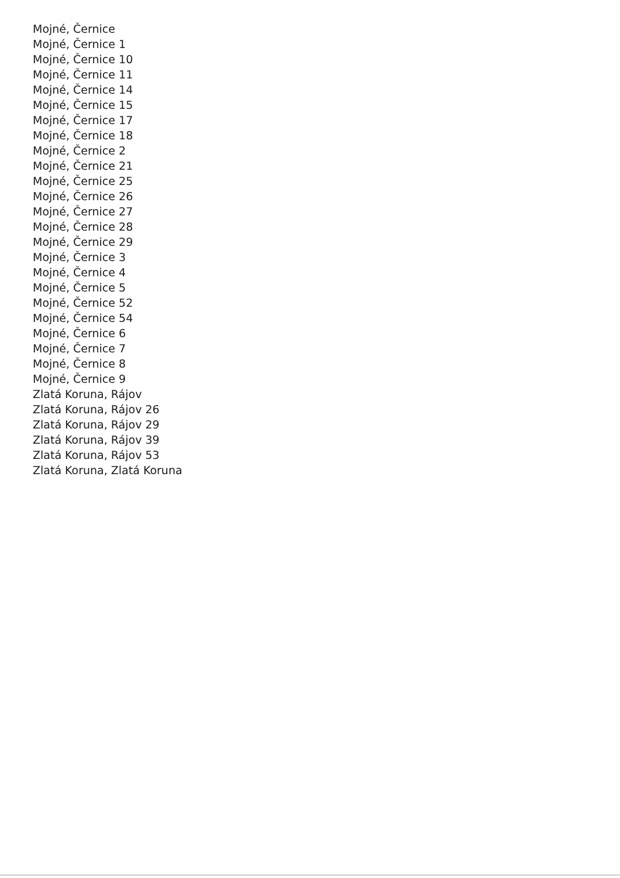Mojné, Černice
Mojné, Černice 1
Mojné, Černice 10
Mojné, Černice 11
Mojné, Černice 14
Mojné, Černice 15
Mojné, Černice 17
Mojné, Černice 18
Mojné, Černice 2
Mojné, Černice 21
Mojné, Černice 25
Mojné, Černice 26
Mojné, Černice 27
Mojné, Černice 28
Mojné, Černice 29
Mojné, Černice 3
Mojné, Černice 4
Mojné, Černice 5
Mojné, Černice 52
Mojné, Černice 54
Mojné, Černice 6
Mojné, Černice 7
Mojné, Černice 8
Mojné, Černice 9
Zlatá Koruna, Rájov
Zlatá Koruna, Rájov 26
Zlatá Koruna, Rájov 29
Zlatá Koruna, Rájov 39
Zlatá Koruna, Rájov 53
Zlatá Koruna, Zlatá Koruna